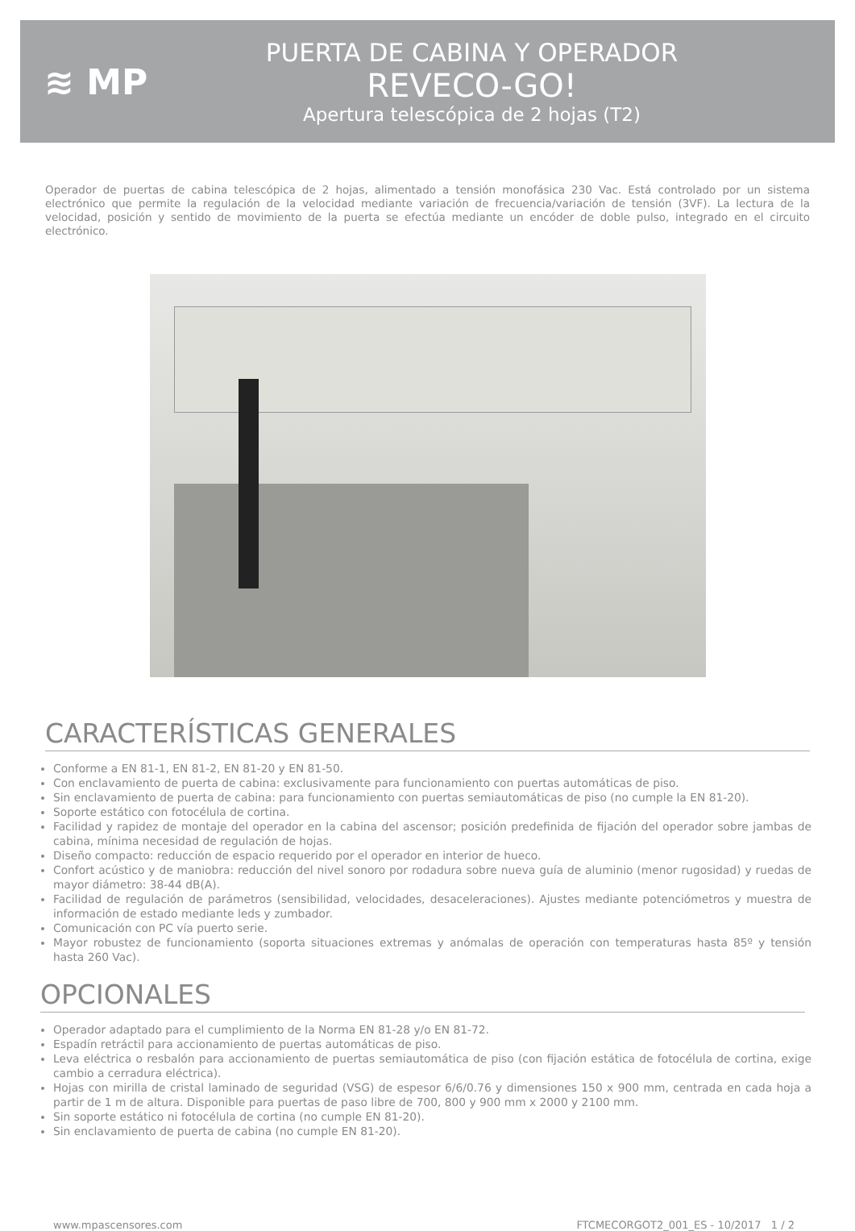≋ MP
PUERTA DE CABINA Y OPERADOR
REVECO-GO!
Apertura telescópica de 2 hojas (T2)
Operador de puertas de cabina telescópica de 2 hojas, alimentado a tensión monofásica 230 Vac. Está controlado por un sistema electrónico que permite la regulación de la velocidad mediante variación de frecuencia/variación de tensión (3VF). La lectura de la velocidad, posición y sentido de movimiento de la puerta se efectúa mediante un encóder de doble pulso, integrado en el circuito electrónico.
CARACTERÍSTICAS GENERALES
Conforme a EN 81-1, EN 81-2, EN 81-20 y EN 81-50.
Con enclavamiento de puerta de cabina: exclusivamente para funcionamiento con puertas automáticas de piso.
Sin enclavamiento de puerta de cabina: para funcionamiento con puertas semiautomáticas de piso (no cumple la EN 81-20).
Soporte estático con fotocélula de cortina.
Facilidad y rapidez de montaje del operador en la cabina del ascensor; posición predefinida de fijación del operador sobre jambas de cabina, mínima necesidad de regulación de hojas.
Diseño compacto: reducción de espacio requerido por el operador en interior de hueco.
Confort acústico y de maniobra: reducción del nivel sonoro por rodadura sobre nueva guía de aluminio (menor rugosidad) y ruedas de mayor diámetro: 38-44 dB(A).
Facilidad de regulación de parámetros (sensibilidad, velocidades, desaceleraciones). Ajustes mediante potenciómetros y muestra de información de estado mediante leds y zumbador.
Comunicación con PC vía puerto serie.
Mayor robustez de funcionamiento (soporta situaciones extremas y anómalas de operación con temperaturas hasta 85º y tensión hasta 260 Vac).
OPCIONALES
Operador adaptado para el cumplimiento de la Norma EN 81-28 y/o EN 81-72.
Espadín retráctil para accionamiento de puertas automáticas de piso.
Leva eléctrica o resbalón para accionamiento de puertas semiautomática de piso (con fijación estática de fotocélula de cortina, exige cambio a cerradura eléctrica).
Hojas con mirilla de cristal laminado de seguridad (VSG) de espesor 6/6/0.76 y dimensiones 150 x 900 mm, centrada en cada hoja a partir de 1 m de altura. Disponible para puertas de paso libre de 700, 800 y 900 mm x 2000 y 2100 mm.
Sin soporte estático ni fotocélula de cortina (no cumple EN 81-20).
Sin enclavamiento de puerta de cabina (no cumple EN 81-20).
www.mpascensores.com FTCMECORGOT2_001_ES - 10/2017 1 / 2